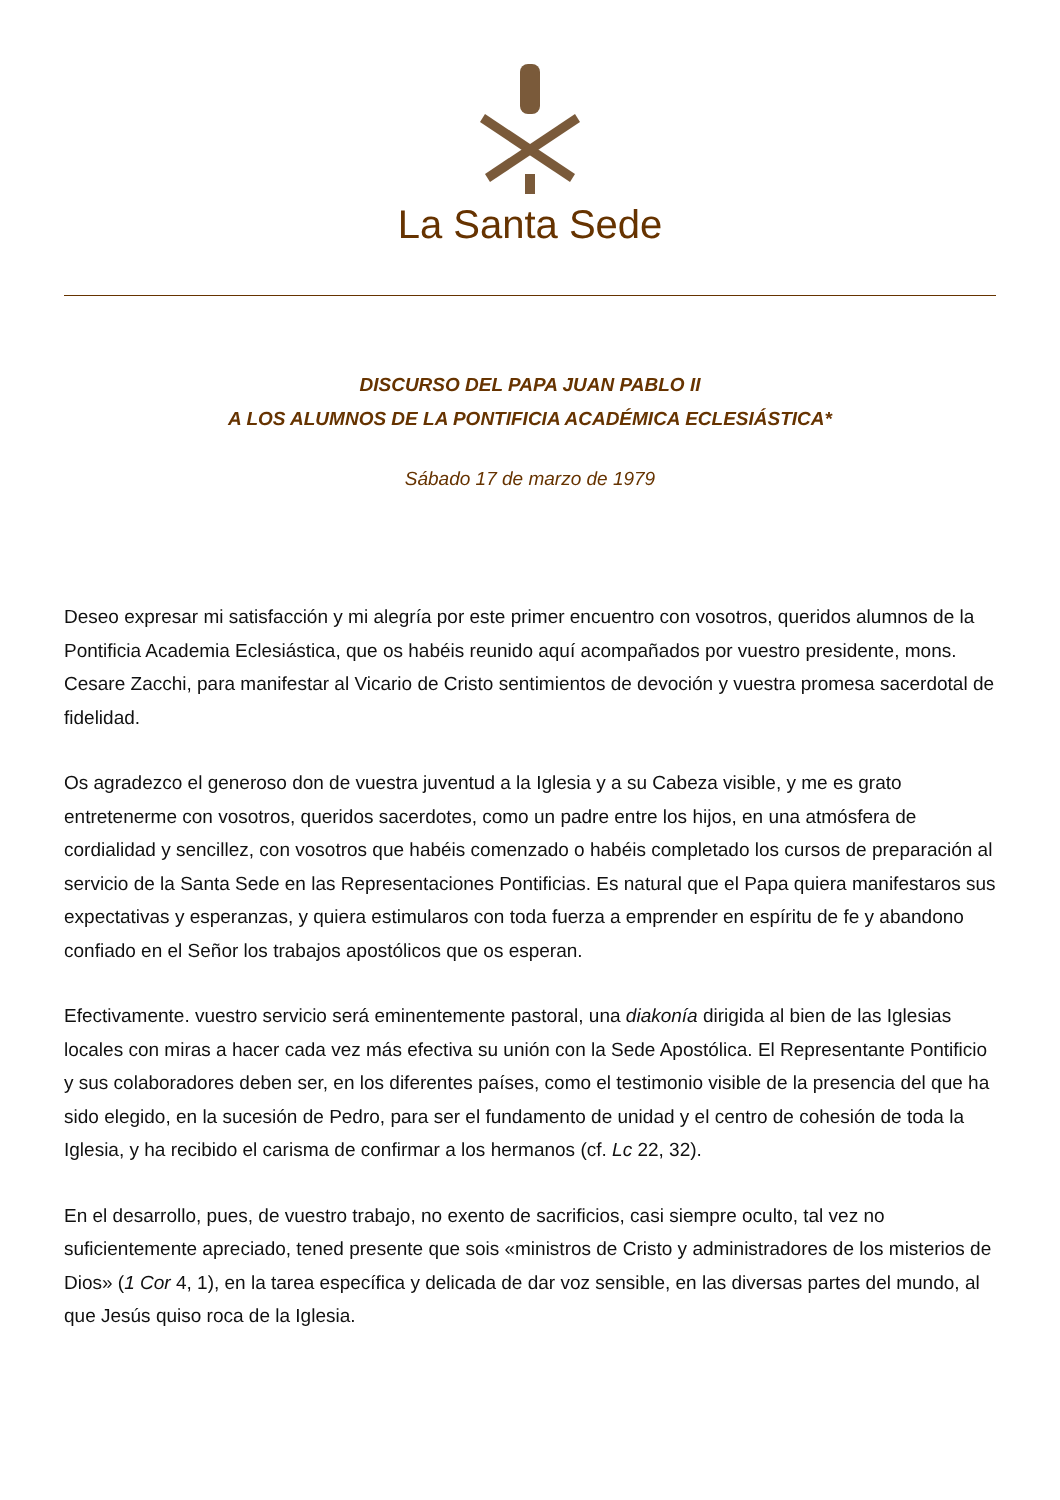La Santa Sede
DISCURSO DEL PAPA JUAN PABLO II
A LOS ALUMNOS DE LA PONTIFICIA ACADÉMICA ECLESIÁSTICA*
Sábado 17 de marzo de 1979
Deseo expresar mi satisfacción y mi alegría por este primer encuentro con vosotros, queridos alumnos de la Pontificia Academia Eclesiástica, que os habéis reunido aquí acompañados por vuestro presidente, mons. Cesare Zacchi, para manifestar al Vicario de Cristo sentimientos de devoción y vuestra promesa sacerdotal de fidelidad.
Os agradezco el generoso don de vuestra juventud a la Iglesia y a su Cabeza visible, y me es grato entretenerme con vosotros, queridos sacerdotes, como un padre entre los hijos, en una atmósfera de cordialidad y sencillez, con vosotros que habéis comenzado o habéis completado los cursos de preparación al servicio de la Santa Sede en las Representaciones Pontificias. Es natural que el Papa quiera manifestaros sus expectativas y esperanzas, y quiera estimularos con toda fuerza a emprender en espíritu de fe y abandono confiado en el Señor los trabajos apostólicos que os esperan.
Efectivamente. vuestro servicio será eminentemente pastoral, una diakonía dirigida al bien de las Iglesias locales con miras a hacer cada vez más efectiva su unión con la Sede Apostólica. El Representante Pontificio y sus colaboradores deben ser, en los diferentes países, como el testimonio visible de la presencia del que ha sido elegido, en la sucesión de Pedro, para ser el fundamento de unidad y el centro de cohesión de toda la Iglesia, y ha recibido el carisma de confirmar a los hermanos (cf. Lc 22, 32).
En el desarrollo, pues, de vuestro trabajo, no exento de sacrificios, casi siempre oculto, tal vez no suficientemente apreciado, tened presente que sois «ministros de Cristo y administradores de los misterios de Dios» (1 Cor 4, 1), en la tarea específica y delicada de dar voz sensible, en las diversas partes del mundo, al que Jesús quiso roca de la Iglesia.